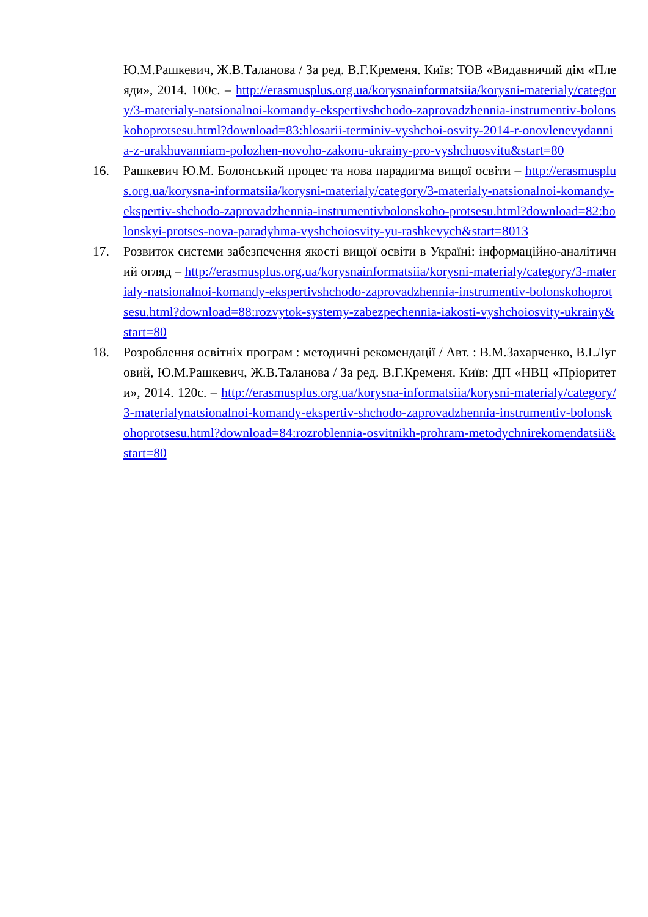Ю.М.Рашкевич, Ж.В.Таланова / За ред. В.Г.Кременя. Київ: ТОВ «Видавничий дім «Плеяди», 2014. 100с. – http://erasmusplus.org.ua/korysnainformatsiia/korysni-materialy/category/3-materialy-natsionalnoi-komandy-ekspertivshchodo-zaprovadzhennia-instrumentiv-bolonskohoprotsesu.html?download=83:hlosarii-terminiv-vyshchoi-osvity-2014-r-onovlenevydannia-z-urakhuvanniam-polozhen-novoho-zakonu-ukrainy-pro-vyshchuosvitu&start=80
16. Рашкевич Ю.М. Болонський процес та нова парадигма вищої освіти – http://erasmusplus.org.ua/korysna-informatsiia/korysni-materialy/category/3-materialy-natsionalnoi-komandy-ekspertiv-shchodo-zaprovadzhennia-instrumentivbolonskoho-protsesu.html?download=82:bolonskyi-protses-nova-paradyhma-vyshchoiosvity-yu-rashkevych&start=8013
17. Розвиток системи забезпечення якості вищої освіти в Україні: інформаційно-аналітичний огляд – http://erasmusplus.org.ua/korysnainformatsiia/korysni-materialy/category/3-materialy-natsionalnoi-komandy-ekspertivshchodo-zaprovadzhennia-instrumentiv-bolonskohoprotsesu.html?download=88:rozvytok-systemy-zabezpechennia-iakosti-vyshchoiosvity-ukrainy&start=80
18. Розроблення освітніх програм : методичні рекомендації / Авт. : В.М.Захарченко, В.І.Луговий, Ю.М.Рашкевич, Ж.В.Таланова / За ред. В.Г.Кременя. Київ: ДП «НВЦ «Пріоритети», 2014. 120с. – http://erasmusplus.org.ua/korysna-informatsiia/korysni-materialy/category/3-materialynatsionalnoi-komandy-ekspertiv-shchodo-zaprovadzhennia-instrumentiv-bolonskohoprotsesu.html?download=84:rozroblennia-osvitnikh-prohram-metodychnirekomendatsii&start=80